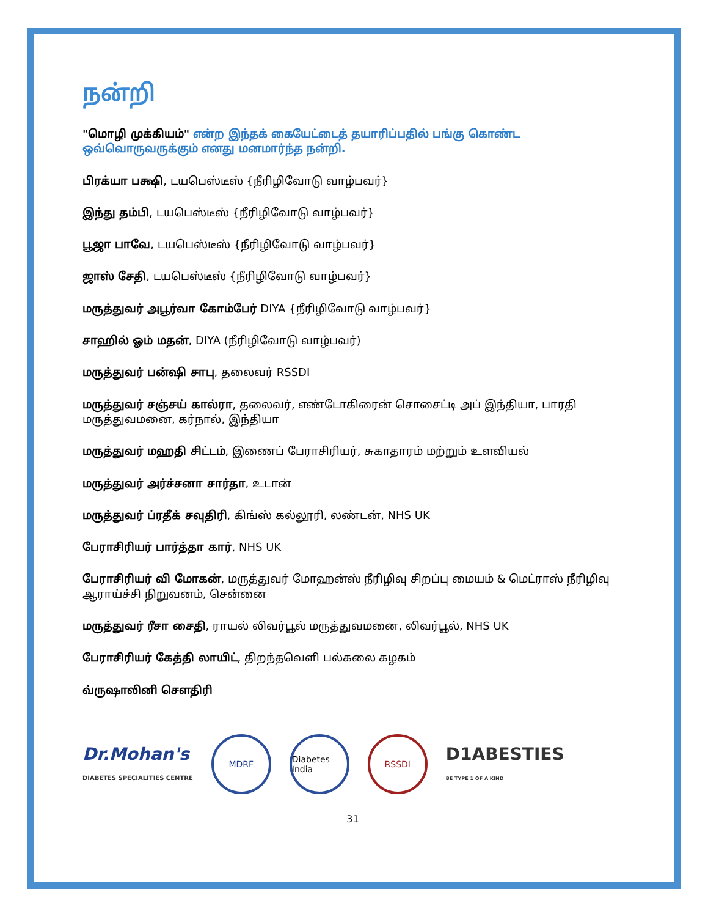நன்றி
"மொழி முக்கியம்" என்ற இந்தக் கையேட்டைத் தயாரிப்பதில் பங்கு கொண்ட ஒவ்வொருவருக்கும் எனது மனமார்ந்த நன்றி.
பிரக்யா பக்ஷி, டயபெஸ்டீஸ் {நீரிழிவோடு வாழ்பவர்}
இந்து தம்பி, டயபெஸ்டீஸ் {நீரிழிவோடு வாழ்பவர்}
பூஜா பாவே, டயபெஸ்டீஸ் {நீரிழிவோடு வாழ்பவர்}
ஜாஸ் சேதி, டயபெஸ்டீஸ் {நீரிழிவோடு வாழ்பவர்}
மருத்துவர் அபூர்வா கோம்பேர் DIYA {நீரிழிவோடு வாழ்பவர்}
சாஹில் ஓம் மதன், DIYA (நீரிழிவோடு வாழ்பவர்)
மருத்துவர் பன்ஷி சாபு, தலைவர் RSSDI
மருத்துவர் சஞ்சய் கால்ரா, தலைவர், எண்டோகிரைன் சொசைட்டி அப் இந்தியா, பாரதி மருத்துவமனை, கர்நால், இந்தியா
மருத்துவர் மஹதி சிட்டம், இணைப் பேராசிரியர், சுகாதாரம் மற்றும் உளவியல்
மருத்துவர் அர்ச்சனா சார்தா, உடான்
மருத்துவர் ப்ரதீக் சவுதிரி, கிங்ஸ் கல்லூரி, லண்டன், NHS UK
பேராசிரியர் பார்த்தா கார், NHS UK
பேராசிரியர் வி மோகன், மருத்துவர் மோஹன்ஸ் நீரிழிவு சிறப்பு மையம் & மெட்ராஸ் நீரிழிவு ஆராய்ச்சி நிறுவனம், சென்னை
மருத்துவர் ரீசா சைதி, ராயல் லிவர்பூல் மருத்துவமனை, லிவர்பூல், NHS UK
பேராசிரியர் கேத்தி லாயிட், திறந்தவெளி பல்கலை கழகம்
வ்ருஷாலினி சௌதிரி
Dr.Mohan's
DIABETES SPECIALITIES CENTRE
MDRF
Diabetes India
RSSDI
D1ABESTIES
BE TYPE 1 OF A KIND
31